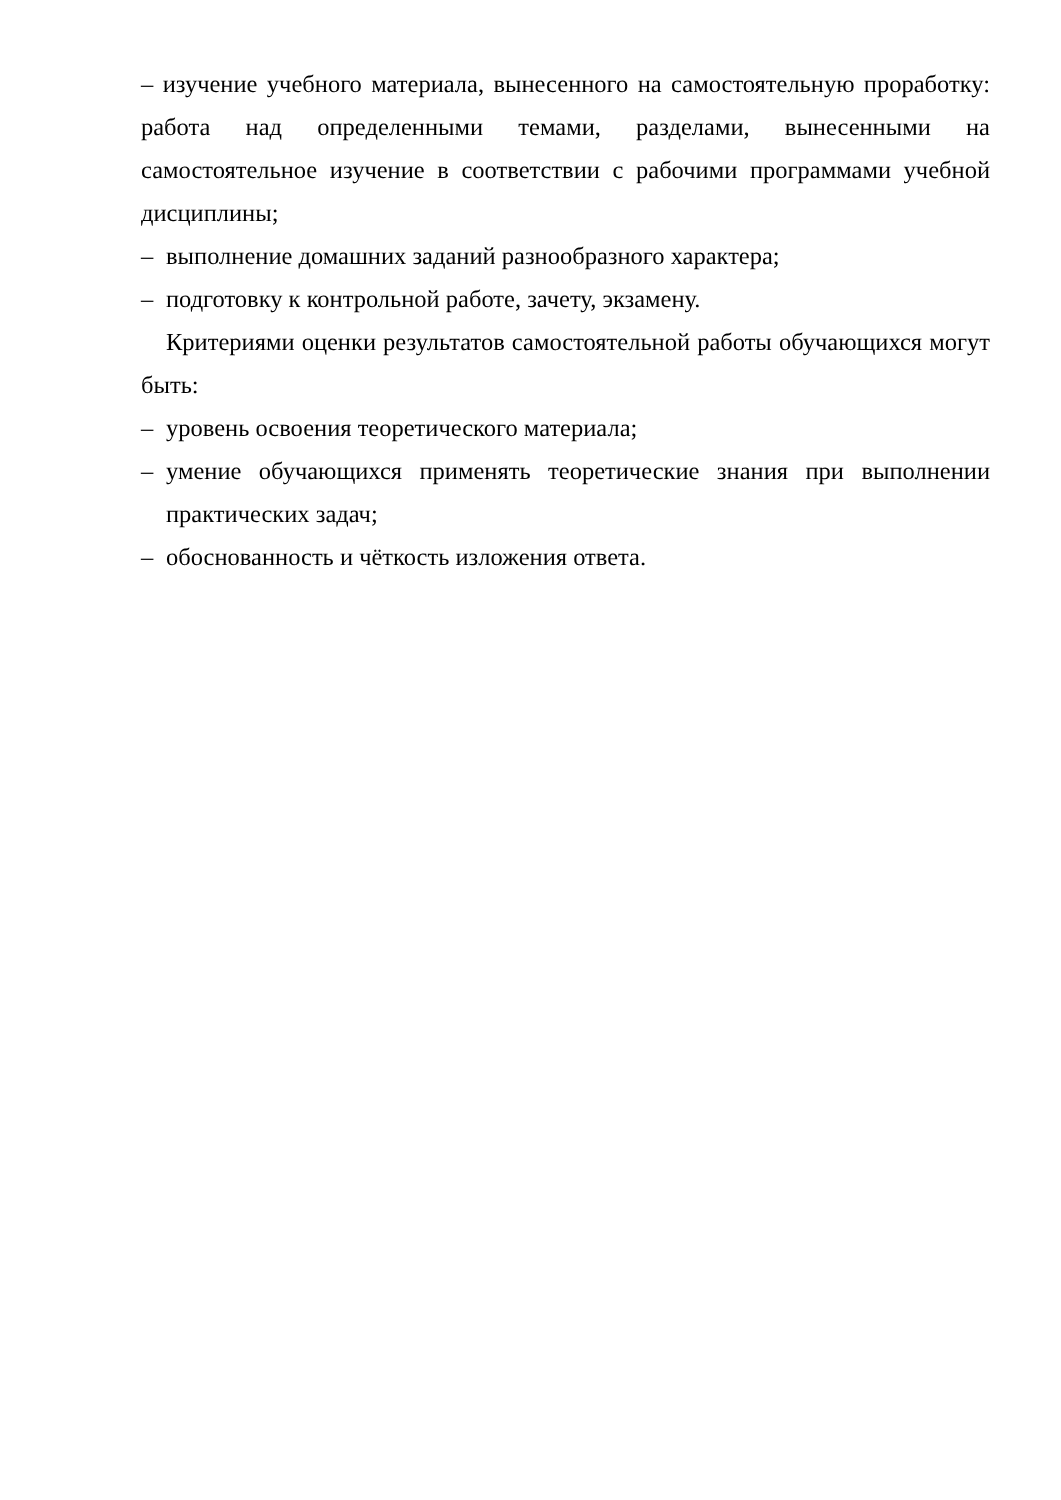– изучение учебного материала, вынесенного на самостоятельную проработку: работа над определенными темами, разделами, вынесенными на самостоятельное изучение в соответствии с рабочими программами учебной дисциплины;
– выполнение домашних заданий разнообразного характера;
– подготовку к контрольной работе, зачету, экзамену.
Критериями оценки результатов самостоятельной работы обучающихся могут быть:
– уровень освоения теоретического материала;
– умение обучающихся применять теоретические знания при выполнении практических задач;
– обоснованность и чёткость изложения ответа.